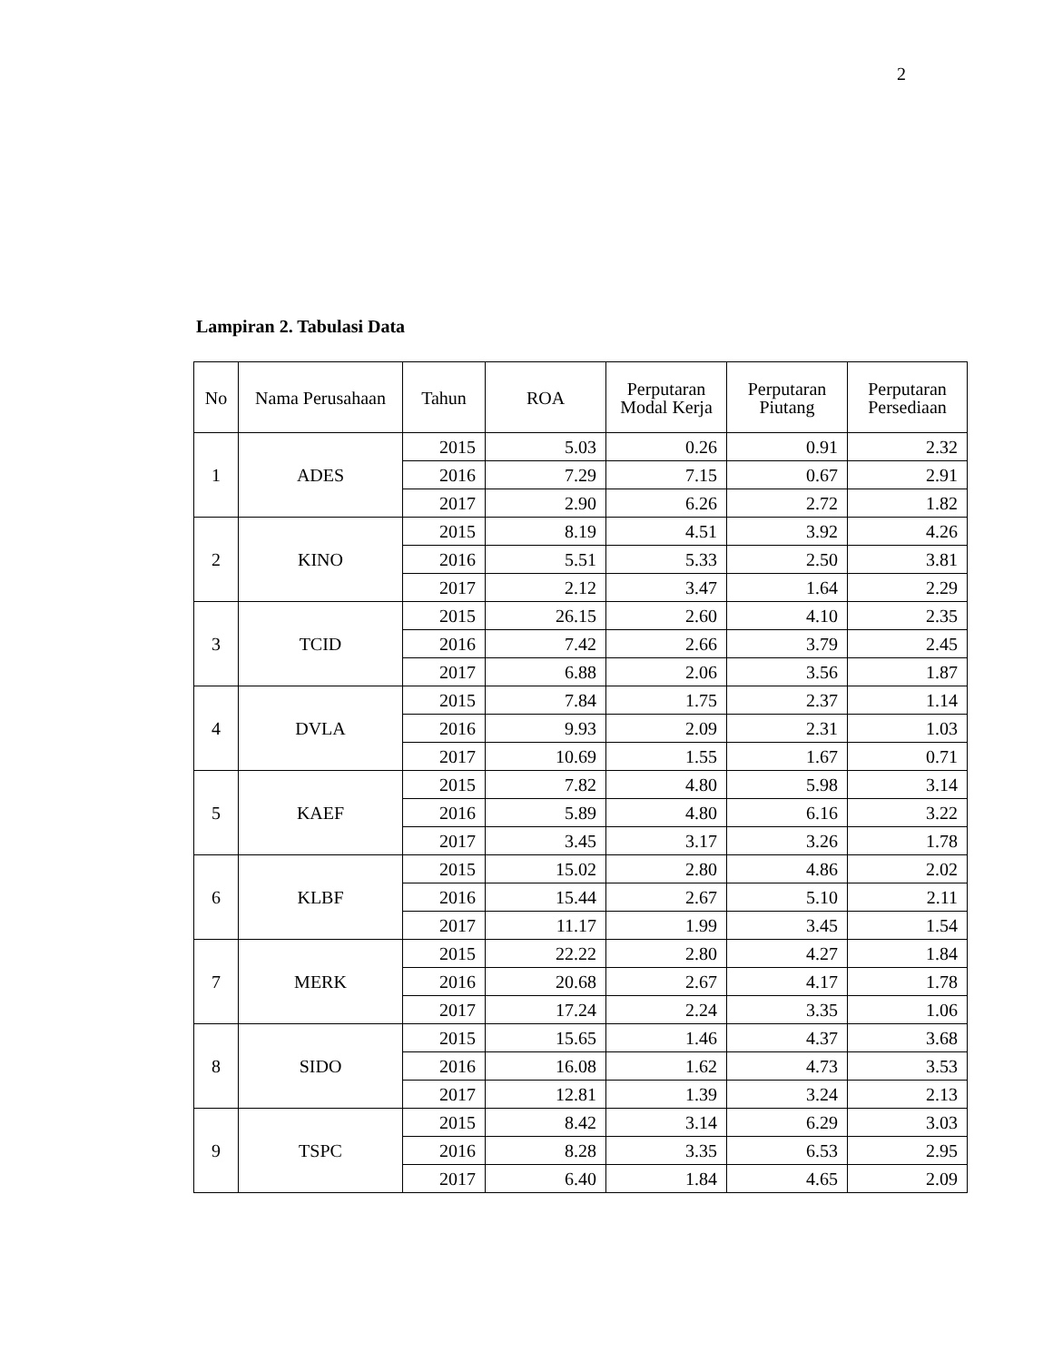2
Lampiran 2. Tabulasi Data
| No | Nama Perusahaan | Tahun | ROA | Perputaran Modal Kerja | Perputaran Piutang | Perputaran Persediaan |
| --- | --- | --- | --- | --- | --- | --- |
| 1 | ADES | 2015 | 5.03 | 0.26 | 0.91 | 2.32 |
| | | 2016 | 7.29 | 7.15 | 0.67 | 2.91 |
| | | 2017 | 2.90 | 6.26 | 2.72 | 1.82 |
| 2 | KINO | 2015 | 8.19 | 4.51 | 3.92 | 4.26 |
| | | 2016 | 5.51 | 5.33 | 2.50 | 3.81 |
| | | 2017 | 2.12 | 3.47 | 1.64 | 2.29 |
| 3 | TCID | 2015 | 26.15 | 2.60 | 4.10 | 2.35 |
| | | 2016 | 7.42 | 2.66 | 3.79 | 2.45 |
| | | 2017 | 6.88 | 2.06 | 3.56 | 1.87 |
| 4 | DVLA | 2015 | 7.84 | 1.75 | 2.37 | 1.14 |
| | | 2016 | 9.93 | 2.09 | 2.31 | 1.03 |
| | | 2017 | 10.69 | 1.55 | 1.67 | 0.71 |
| 5 | KAEF | 2015 | 7.82 | 4.80 | 5.98 | 3.14 |
| | | 2016 | 5.89 | 4.80 | 6.16 | 3.22 |
| | | 2017 | 3.45 | 3.17 | 3.26 | 1.78 |
| 6 | KLBF | 2015 | 15.02 | 2.80 | 4.86 | 2.02 |
| | | 2016 | 15.44 | 2.67 | 5.10 | 2.11 |
| | | 2017 | 11.17 | 1.99 | 3.45 | 1.54 |
| 7 | MERK | 2015 | 22.22 | 2.80 | 4.27 | 1.84 |
| | | 2016 | 20.68 | 2.67 | 4.17 | 1.78 |
| | | 2017 | 17.24 | 2.24 | 3.35 | 1.06 |
| 8 | SIDO | 2015 | 15.65 | 1.46 | 4.37 | 3.68 |
| | | 2016 | 16.08 | 1.62 | 4.73 | 3.53 |
| | | 2017 | 12.81 | 1.39 | 3.24 | 2.13 |
| 9 | TSPC | 2015 | 8.42 | 3.14 | 6.29 | 3.03 |
| | | 2016 | 8.28 | 3.35 | 6.53 | 2.95 |
| | | 2017 | 6.40 | 1.84 | 4.65 | 2.09 |